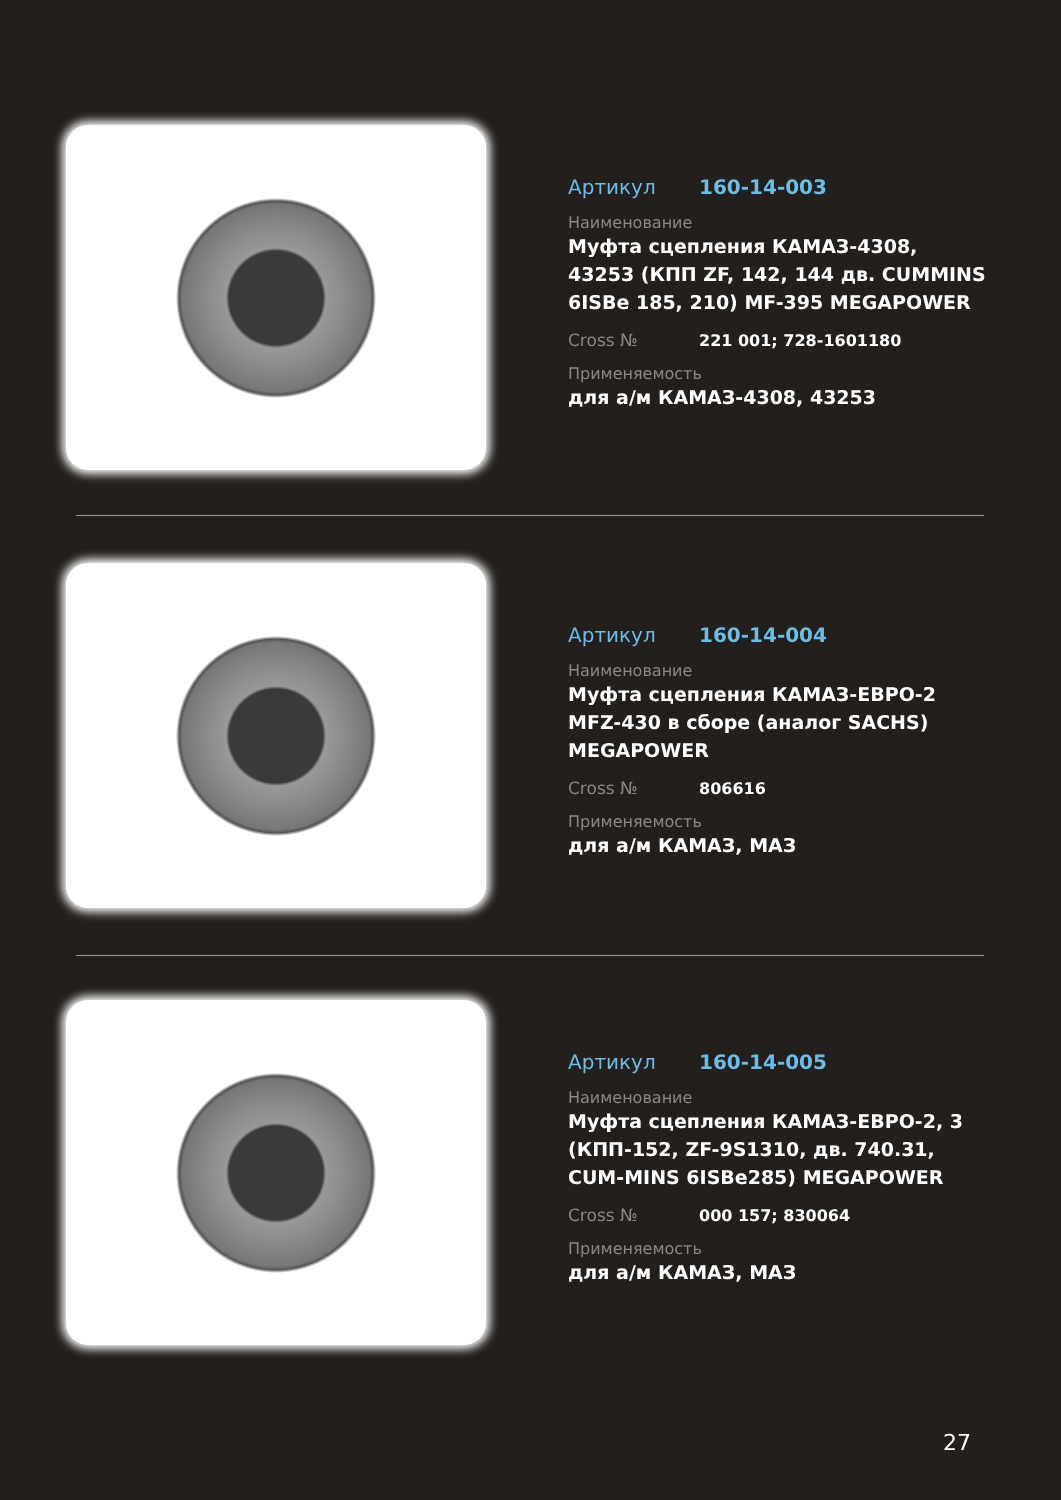Артикул 160-14-003
Наименование
Муфта сцепления КАМАЗ-4308, 43253 (КПП ZF, 142, 144 дв. CUMMINS 6ISBe 185, 210) MF-395 MEGAPOWER
Cross № 221 001; 728-1601180
Применяемость
для а/м КАМАЗ-4308, 43253
Артикул 160-14-004
Наименование
Муфта сцепления КАМАЗ-ЕВРО-2 MFZ-430 в сборе (аналог SACHS) MEGAPOWER
Cross № 806616
Применяемость
для а/м КАМАЗ, МАЗ
Артикул 160-14-005
Наименование
Муфта сцепления КАМАЗ-ЕВРО-2, 3 (КПП-152, ZF-9S1310, дв. 740.31, CUM-MINS 6ISBe285) MEGAPOWER
Cross № 000 157; 830064
Применяемость
для а/м КАМАЗ, МАЗ
27